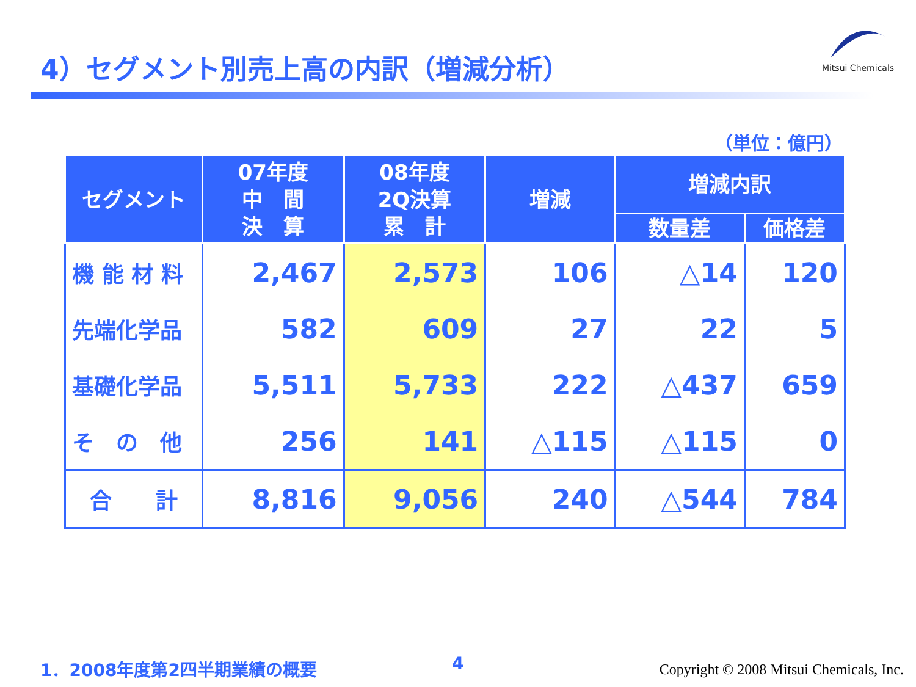4）セグメント別売上高の内訳（増減分析）
Mitsui Chemicals
（単位：億円）
| セグメント | 07年度 中 間 決 算 | 08年度 2Q決算 累 計 | 増減 | 増減内訳 | |
| --- | --- | --- | --- | --- | --- |
| | | | | 数量差 | 価格差 |
| 機 能 材 料 | 2,467 | 2,573 | 106 | △14 | 120 |
| 先端化学品 | 582 | 609 | 27 | 22 | 5 |
| 基礎化学品 | 5,511 | 5,733 | 222 | △437 | 659 |
| そ の 他 | 256 | 141 | △115 | △115 | 0 |
| 合 計 | 8,816 | 9,056 | 240 | △544 | 784 |
1．2008年度第2四半期業績の概要 4
Copyright © 2008 Mitsui Chemicals, Inc.